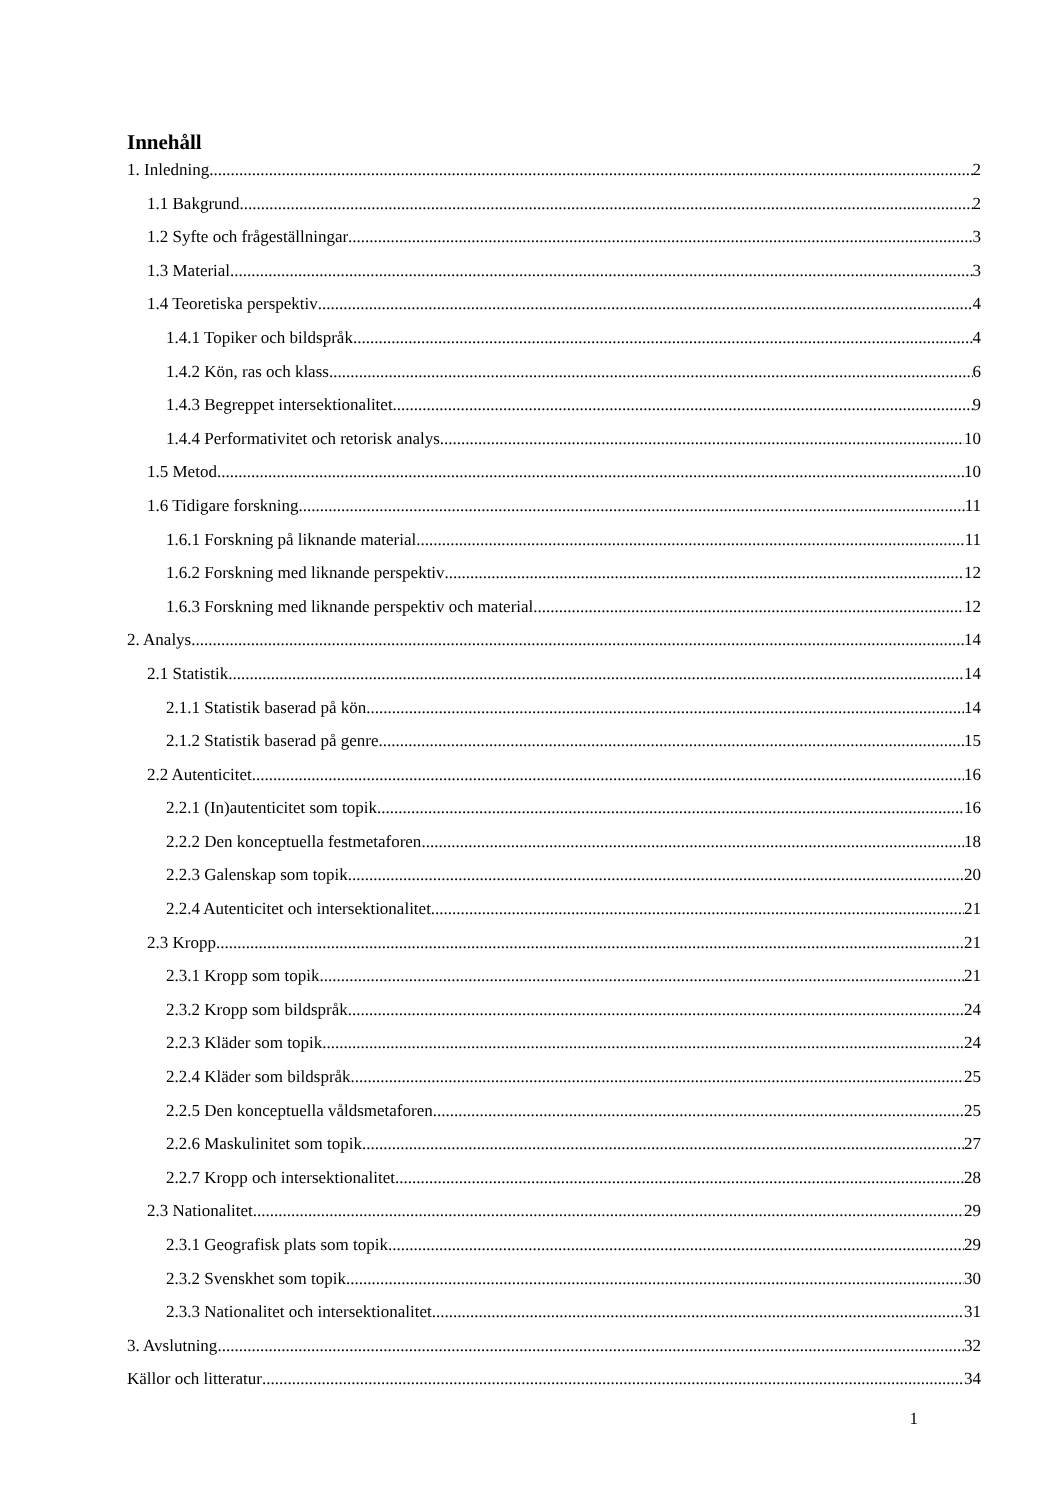Innehåll
1. Inledning 2
1.1 Bakgrund 2
1.2 Syfte och frågeställningar 3
1.3 Material 3
1.4 Teoretiska perspektiv 4
1.4.1 Topiker och bildspråk 4
1.4.2 Kön, ras och klass 6
1.4.3 Begreppet intersektionalitet 9
1.4.4 Performativitet och retorisk analys 10
1.5 Metod 10
1.6 Tidigare forskning 11
1.6.1 Forskning på liknande material 11
1.6.2 Forskning med liknande perspektiv 12
1.6.3 Forskning med liknande perspektiv och material 12
2. Analys 14
2.1 Statistik 14
2.1.1 Statistik baserad på kön 14
2.1.2 Statistik baserad på genre 15
2.2 Autenticitet 16
2.2.1 (In)autenticitet som topik 16
2.2.2 Den konceptuella festmetaforen 18
2.2.3 Galenskap som topik 20
2.2.4 Autenticitet och intersektionalitet 21
2.3 Kropp 21
2.3.1 Kropp som topik 21
2.3.2 Kropp som bildspråk 24
2.2.3 Kläder som topik 24
2.2.4 Kläder som bildspråk 25
2.2.5 Den konceptuella våldsmetaforen 25
2.2.6 Maskulinitet som topik 27
2.2.7 Kropp och intersektionalitet 28
2.3 Nationalitet 29
2.3.1 Geografisk plats som topik 29
2.3.2 Svenskhet som topik 30
2.3.3 Nationalitet och intersektionalitet 31
3. Avslutning 32
Källor och litteratur 34
1